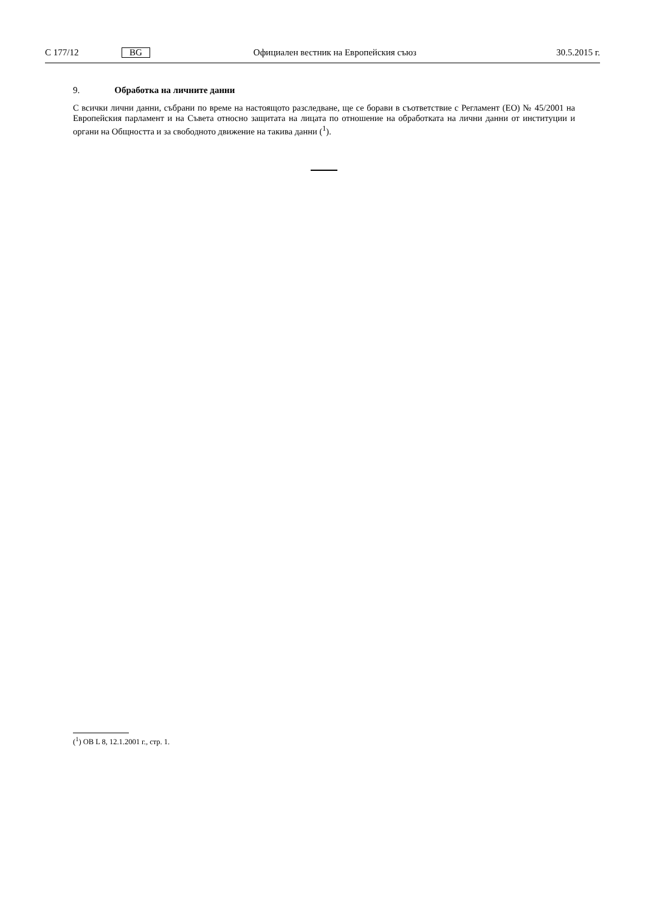C 177/12 BG Официален вестник на Европейския съюз 30.5.2015 г.
9. Обработка на личните данни
С всички лични данни, събрани по време на настоящото разследване, ще се борави в съответствие с Регламент (ЕО) № 45/2001 на Европейския парламент и на Съвета относно защитата на лицата по отношение на обработката на лични данни от институции и органи на Общността и за свободното движение на такива данни (<sup>1</sup>).
(<sup>1</sup>) ОВ L 8, 12.1.2001 г., стр. 1.